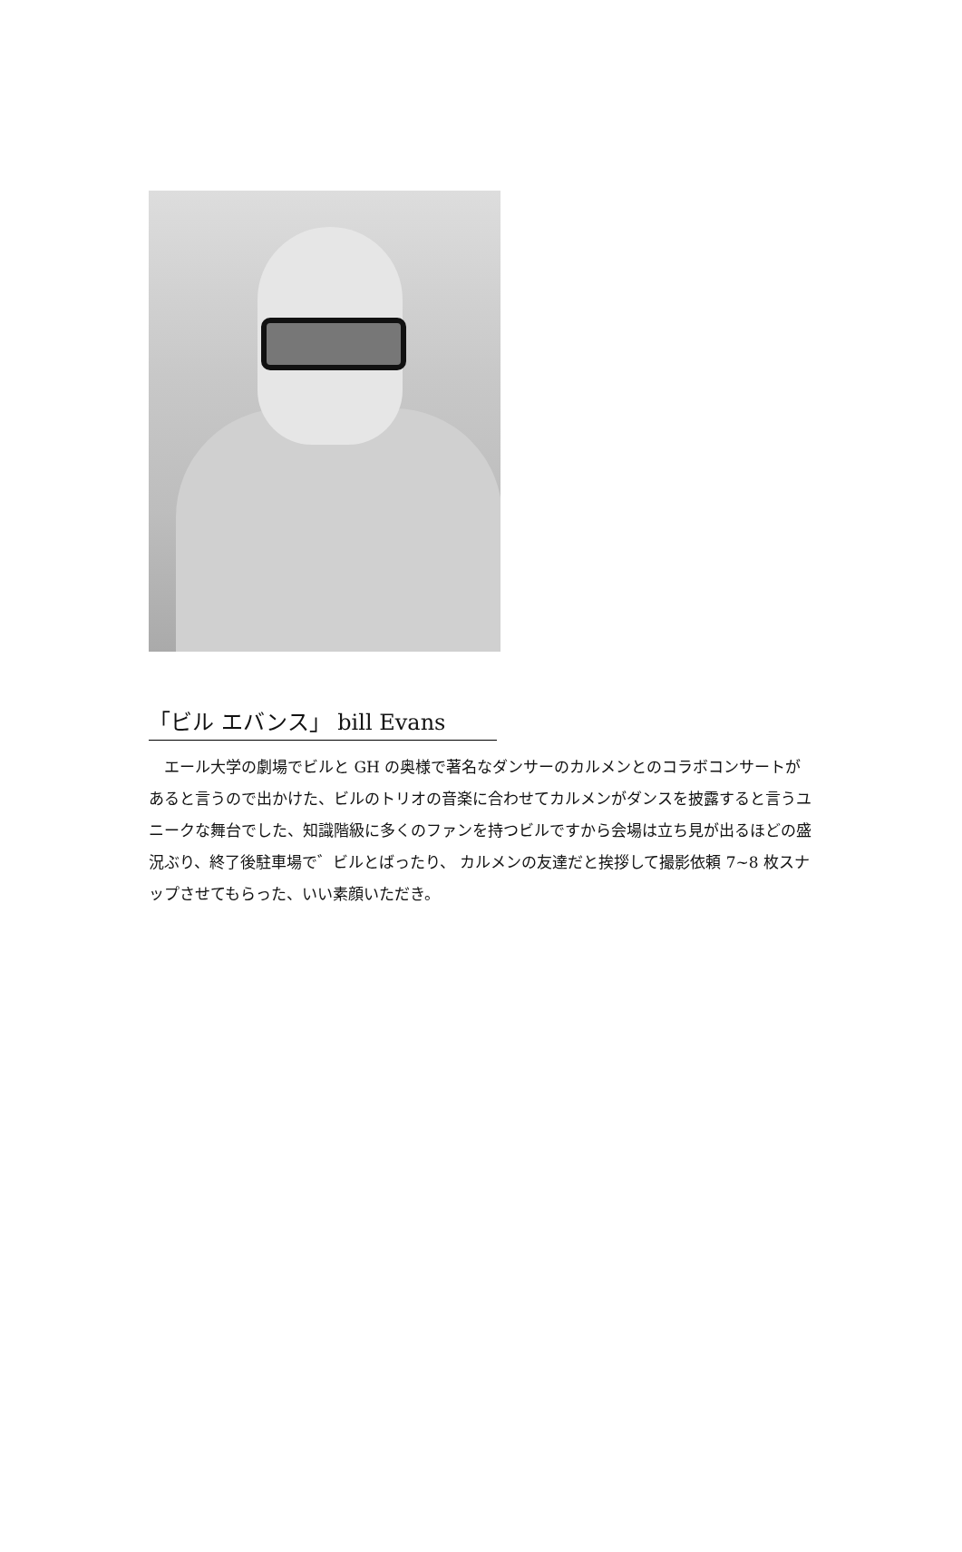「ビル エバンス」 bill Evans
　エール大学の劇場でビルと GH の奥様で著名なダンサーのカルメンとのコラボコンサートがあると言うので出かけた、ビルのトリオの音楽に合わせてカルメンがダンスを披露すると言うユニークな舞台でした、知識階級に多くのファンを持つビルですから会場は立ち見が出るほどの盛況ぶり、終了後駐車場で゛ビルとばったり、 カルメンの友達だと挨拶して撮影依頼 7~8 枚スナップさせてもらった、いい素顔いただき。